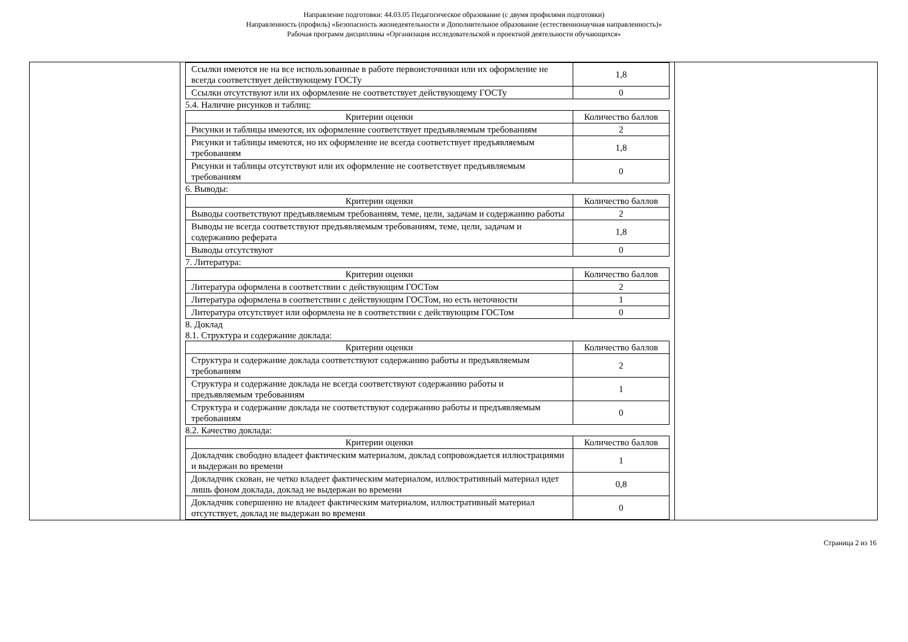Направление подготовки: 44.03.05 Педагогическое образование (с двумя профилями подготовки)
Направленность (профиль) «Безопасность жизнедеятельности и Дополнительное образование (естественнонаучная направленность)»
Рабочая программ дисциплины «Организация исследовательской и проектной деятельности обучающихся»
| Ссылки имеются не на все использованные в работе первоисточники или их оформление не всегда соответствует действующему ГОСТу | 1,8 |
| Ссылки отсутствуют или их оформление не соответствует действующему ГОСТу | 0 |
5.4. Наличие рисунков и таблиц:
| Критерии оценки | Количество баллов |
| --- | --- |
| Рисунки и таблицы имеются, их оформление соответствует предъявляемым требованиям | 2 |
| Рисунки и таблицы имеются, но их оформление не всегда соответствует предъявляемым требованиям | 1,8 |
| Рисунки и таблицы отсутствуют или их оформление не соответствует предъявляемым требованиям | 0 |
6. Выводы:
| Критерии оценки | Количество баллов |
| --- | --- |
| Выводы соответствуют предъявляемым требованиям, теме, цели, задачам и содержанию работы | 2 |
| Выводы не всегда соответствуют предъявляемым требованиям, теме, цели, задачам и содержанию реферата | 1,8 |
| Выводы отсутствуют | 0 |
7. Литература:
| Критерии оценки | Количество баллов |
| --- | --- |
| Литература оформлена в соответствии с действующим ГОСТом | 2 |
| Литература оформлена в соответствии с действующим ГОСТом, но есть неточности | 1 |
| Литература отсутствует или оформлена не в соответствии с действующим ГОСТом | 0 |
8. Доклад
8.1. Структура и содержание доклада:
| Критерии оценки | Количество баллов |
| --- | --- |
| Структура и содержание доклада соответствуют содержанию работы и предъявляемым требованиям | 2 |
| Структура и содержание доклада не всегда соответствуют содержанию работы и предъявляемым требованиям | 1 |
| Структура и содержание доклада не соответствуют содержанию работы и предъявляемым требованиям | 0 |
8.2. Качество доклада:
| Критерии оценки | Количество баллов |
| --- | --- |
| Докладчик свободно владеет фактическим материалом, доклад сопровождается иллюстрациями и выдержан во времени | 1 |
| Докладчик скован, не четко владеет фактическим материалом, иллюстративный материал идет лишь фоном доклада, доклад не выдержан во времени | 0,8 |
| Докладчик совершенно не владеет фактическим материалом, иллюстративный материал отсутствует, доклад не выдержан во времени | 0 |
Страница 2 из 16